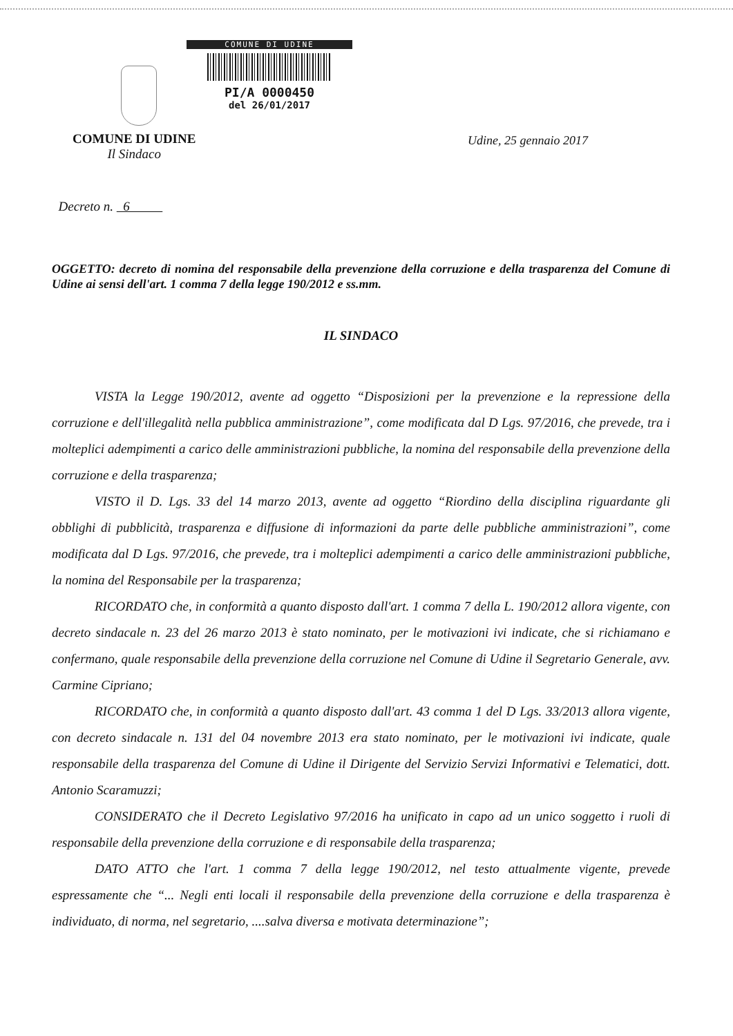COMUNE DI UDINE
PI/A 0000450
del 26/01/2017
COMUNE DI UDINE
Il Sindaco
Udine, 25 gennaio 2017
Decreto n. 6
OGGETTO: decreto di nomina del responsabile della prevenzione della corruzione e della trasparenza del Comune di Udine ai sensi dell'art. 1 comma 7 della legge 190/2012 e ss.mm.
IL SINDACO
VISTA la Legge 190/2012, avente ad oggetto “Disposizioni per la prevenzione e la repressione della corruzione e dell'illegalità nella pubblica amministrazione”, come modificata dal D Lgs. 97/2016, che prevede, tra i molteplici adempimenti a carico delle amministrazioni pubbliche, la nomina del responsabile della prevenzione della corruzione e della trasparenza;
VISTO il D. Lgs. 33 del 14 marzo 2013, avente ad oggetto “Riordino della disciplina riguardante gli obblighi di pubblicità, trasparenza e diffusione di informazioni da parte delle pubbliche amministrazioni”, come modificata dal D Lgs. 97/2016, che prevede, tra i molteplici adempimenti a carico delle amministrazioni pubbliche, la nomina del Responsabile per la trasparenza;
RICORDATO che, in conformità a quanto disposto dall'art. 1 comma 7 della L. 190/2012 allora vigente, con decreto sindacale n. 23 del 26 marzo 2013 è stato nominato, per le motivazioni ivi indicate, che si richiamano e confermano, quale responsabile della prevenzione della corruzione nel Comune di Udine il Segretario Generale, avv. Carmine Cipriano;
RICORDATO che, in conformità a quanto disposto dall'art. 43 comma 1 del D Lgs. 33/2013 allora vigente, con decreto sindacale n. 131 del 04 novembre 2013 era stato nominato, per le motivazioni ivi indicate, quale responsabile della trasparenza del Comune di Udine il Dirigente del Servizio Servizi Informativi e Telematici, dott. Antonio Scaramuzzi;
CONSIDERATO che il Decreto Legislativo 97/2016 ha unificato in capo ad un unico soggetto i ruoli di responsabile della prevenzione della corruzione e di responsabile della trasparenza;
DATO ATTO che l'art. 1 comma 7 della legge 190/2012, nel testo attualmente vigente, prevede espressamente che “... Negli enti locali il responsabile della prevenzione della corruzione e della trasparenza è individuato, di norma, nel segretario, ....salva diversa e motivata determinazione”;